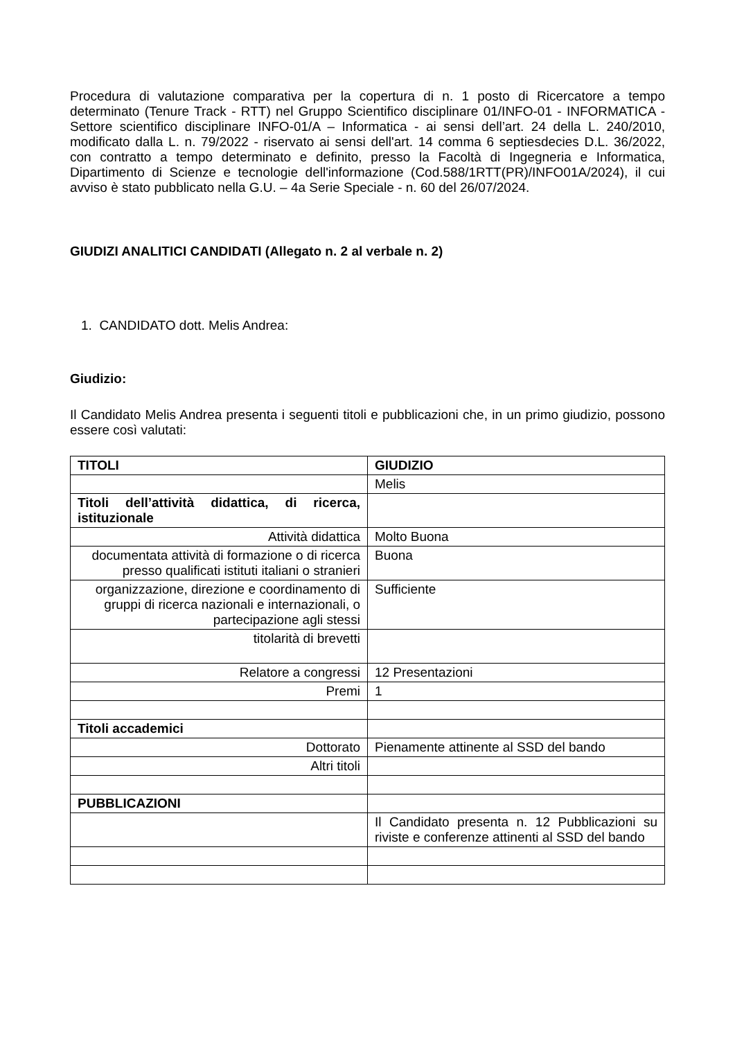Procedura di valutazione comparativa per la copertura di n. 1 posto di Ricercatore a tempo determinato (Tenure Track - RTT) nel Gruppo Scientifico disciplinare 01/INFO-01 - INFORMATICA - Settore scientifico disciplinare INFO-01/A – Informatica - ai sensi dell’art. 24 della L. 240/2010, modificato dalla L. n. 79/2022 - riservato ai sensi dell'art. 14 comma 6 septiesdecies D.L. 36/2022, con contratto a tempo determinato e definito, presso la Facoltà di Ingegneria e Informatica, Dipartimento di Scienze e tecnologie dell'informazione (Cod.588/1RTT(PR)/INFO01A/2024), il cui avviso è stato pubblicato nella G.U. – 4a Serie Speciale - n. 60 del 26/07/2024.
GIUDIZI ANALITICI CANDIDATI (Allegato n. 2 al verbale n. 2)
1. CANDIDATO dott. Melis Andrea:
Giudizio:
Il Candidato Melis Andrea presenta i seguenti titoli e pubblicazioni che, in un primo giudizio, possono essere così valutati:
| TITOLI | GIUDIZIO |
| --- | --- |
| | Melis |
| Titoli dell’attività didattica, di ricerca, istituzionale | |
| Attività didattica | Molto Buona |
| documentata attività di formazione o di ricerca presso qualificati istituti italiani o stranieri | Buona |
| organizzazione, direzione e coordinamento di gruppi di ricerca nazionali e internazionali, o partecipazione agli stessi | Sufficiente |
| titolarità di brevetti | |
| Relatore a congressi | 12 Presentazioni |
| Premi | 1 |
| Titoli accademici | |
| Dottorato | Pienamente attinente al SSD del bando |
| Altri titoli | |
| PUBBLICAZIONI | |
| | Il Candidato presenta n. 12 Pubblicazioni su riviste e conferenze attinenti al SSD del bando |